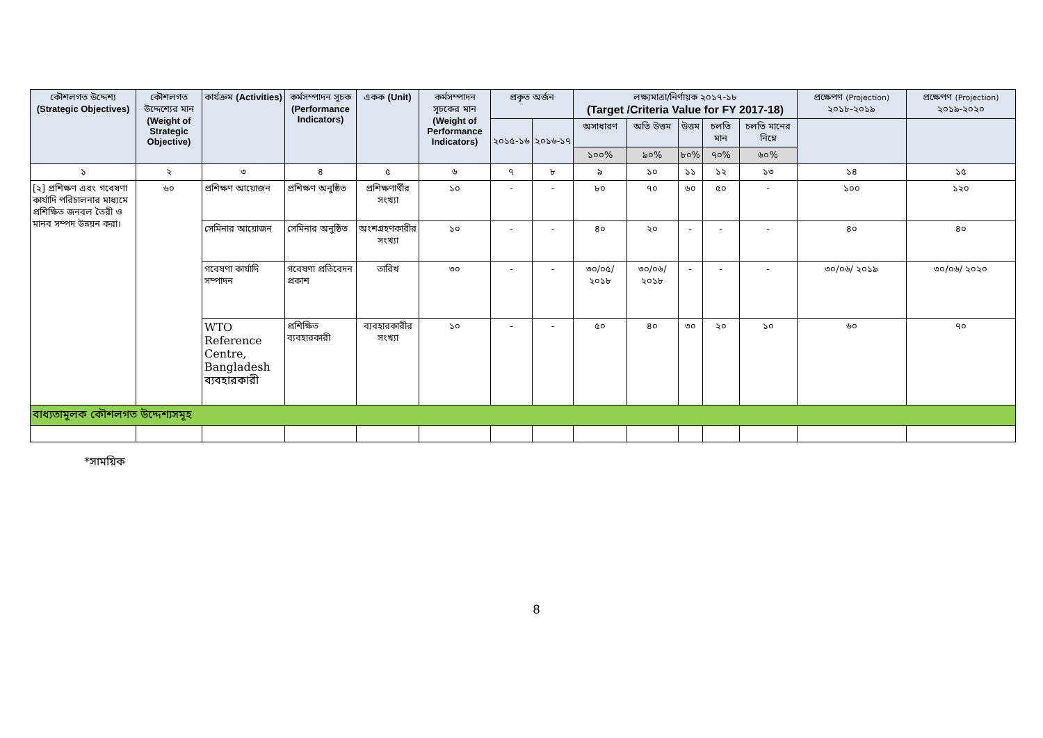| কৌশলগত উদ্দেশ্য (Strategic Objectives) | কৌশলগত উদ্দেশ্যের মান (Weight of Strategic Objective) | কার্যক্রম (Activities) | কর্মসম্পাদন সূচক (Performance Indicators) | একক (Unit) | কর্মসম্পাদন সূচকের মান (Weight of Performance Indicators) | প্রকৃত অর্জন | | লক্ষ্যমাত্রা/নির্ণায়ক ২০১৭-১৮ (Target /Criteria Value for FY 2017-18) | | | | | প্রক্ষেপণ (Projection) ২০১৮-২০১৯ | প্রক্ষেপণ (Projection) ২০১৯-২০২০ |
| --- | --- | --- | --- | --- | --- | --- | --- | --- | --- | --- | --- | --- | --- | --- |
| | | | | | | ২০১৫-১৬ | ২০১৬-১৭ | অসাধারণ | অতি উত্তম | উত্তম | চলতি মান | চলতি মানের নিম্নে | | |
| | | | | | | | | ১০০% | ৯০% | ৮০% | ৭০% | ৬০% | | |
| ১ | ২ | ৩ | ৪ | ৫ | ৬ | ৭ | ৮ | ৯ | ১০ | ১১ | ১২ | ১৩ | ১৪ | ১৫ |
| [২] প্রশিক্ষণ এবং গবেষণা কার্যাদি পরিচালনার মাধ্যমে প্রশিক্ষিত জনবল তৈরী ও মানব সম্পদ উন্নয়ন করা। | ৬০ | প্রশিক্ষণ আয়োজন | প্রশিক্ষণ অনুষ্ঠিত | প্রশিক্ষণার্থীর সংখ্যা | ১০ | - | - | ৮০ | ৭০ | ৬০ | ৫০ | - | ১০০ | ১২০ |
| | | সেমিনার আয়োজন | সেমিনার অনুষ্ঠিত | অংশগ্রহণকারীর সংখ্যা | ১০ | - | - | ৪০ | ২০ | - | - | - | ৪০ | ৪০ |
| | | গবেষণা কার্যাদি সম্পাদন | গবেষণা প্রতিবেদন প্রকাশ | তারিখ | ৩০ | - | - | ৩০/০৫/ ২০১৮ | ৩০/০৬/ ২০১৮ | - | - | - | ৩০/০৬/ ২০১৯ | ৩০/০৬/ ২০২০ |
| | | WTO Reference Centre, Bangladesh ব্যবহারকারী | প্রশিক্ষিত ব্যবহারকারী | ব্যবহারকারীর সংখ্যা | ১০ | - | - | ৫০ | ৪০ | ৩০ | ২০ | ১০ | ৬০ | ৭০ |
| বাধ্যতামূলক কৌশলগত উদ্দেশ্যসমূহ | | | | | | | | | | | | | | |
*সাময়িক
8